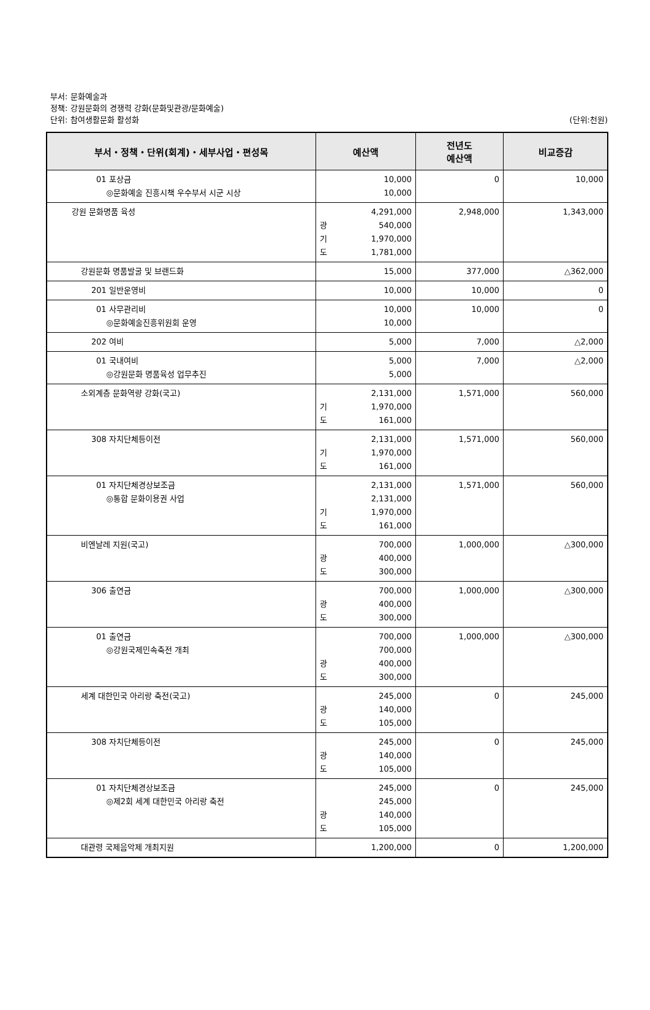부서: 문화예술과
정책: 강원문화의 경쟁력 강화(문화및관광/문화예술)
단위: 참여생활문화 활성화
(단위:천원)
| 부서・정책・단위(회계)・세부사업・편성목 | 예산액 | 전년도 예산액 | 비교증감 |
| --- | --- | --- | --- |
| 01 포상금 ◎문화예술 진흥시책 우수부서 시군 시상 | 10,000 10,000 | 0 | 10,000 |
| 강원 문화명품 육성 | 4,291,000 광 540,000 기 1,970,000 도 1,781,000 | 2,948,000 | 1,343,000 |
| 강원문화 명품발굴 및 브랜드화 | 15,000 | 377,000 | △362,000 |
| 201 일반운영비 | 10,000 | 10,000 | 0 |
| 01 사무관리비 ◎문화예술진흥위원회 운영 | 10,000 10,000 | 10,000 | 0 |
| 202 여비 | 5,000 | 7,000 | △2,000 |
| 01 국내여비 ◎강원문화 명품육성 업무추진 | 5,000 5,000 | 7,000 | △2,000 |
| 소외계층 문화역량 강화(국고) | 2,131,000 기 1,970,000 도 161,000 | 1,571,000 | 560,000 |
| 308 자치단체등이전 | 2,131,000 기 1,970,000 도 161,000 | 1,571,000 | 560,000 |
| 01 자치단체경상보조금 ◎통합 문화이용권 사업 | 2,131,000 2,131,000 기 1,970,000 도 161,000 | 1,571,000 | 560,000 |
| 비엔날레 지원(국고) | 700,000 광 400,000 도 300,000 | 1,000,000 | △300,000 |
| 306 출연금 | 700,000 광 400,000 도 300,000 | 1,000,000 | △300,000 |
| 01 출연금 ◎강원국제민속축전 개최 | 700,000 700,000 광 400,000 도 300,000 | 1,000,000 | △300,000 |
| 세계 대한민국 아리랑 축전(국고) | 245,000 광 140,000 도 105,000 | 0 | 245,000 |
| 308 자치단체등이전 | 245,000 광 140,000 도 105,000 | 0 | 245,000 |
| 01 자치단체경상보조금 ◎제2회 세계 대한민국 아리랑 축전 | 245,000 245,000 광 140,000 도 105,000 | 0 | 245,000 |
| 대관령 국제음악제 개최지원 | 1,200,000 | 0 | 1,200,000 |